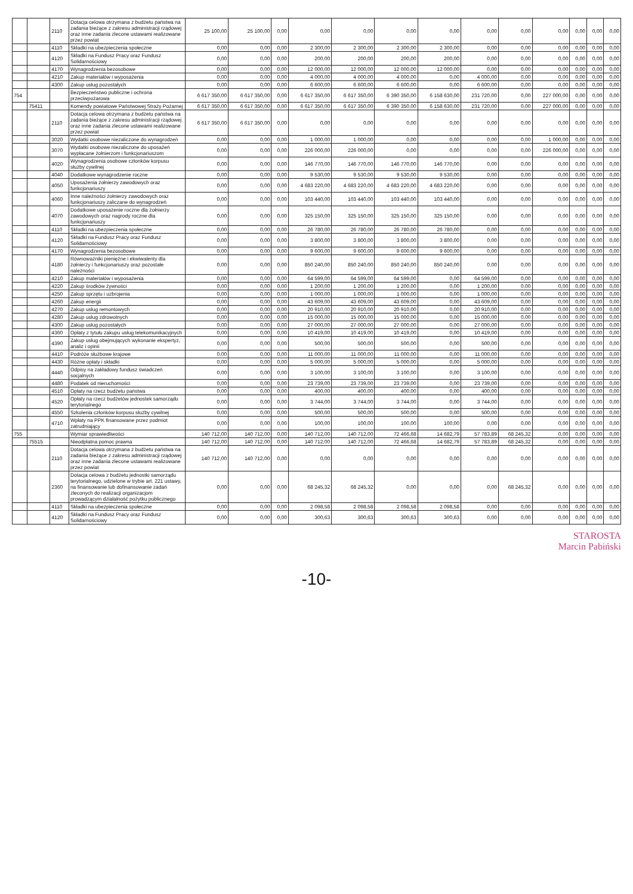| | | 2110 | Dotacja celowa otrzymana z budżetu państwa na zadania bieżące z zakresu administracji rządowej oraz inne zadania zlecone ustawami realizowane przez powiat | 25 100,00 | 25 100,00 | 0,00 | 0,00 | 0,00 | 0,00 | 0,00 | 0,00 | 0,00 | 0,00 | 0,00 | 0,00 | 0,00 |
| | | 4110 | Składki na ubezpieczenia społeczne | 0,00 | 0,00 | 0,00 | 2 300,00 | 2 300,00 | 2 300,00 | 2 300,00 | 0,00 | 0,00 | 0,00 | 0,00 | 0,00 | 0,00 |
| | | 4120 | Składki na Fundusz Pracy oraz Fundusz Solidarnościowy | 0,00 | 0,00 | 0,00 | 200,00 | 200,00 | 200,00 | 200,00 | 0,00 | 0,00 | 0,00 | 0,00 | 0,00 | 0,00 |
| | | 4170 | Wynagrodzenia bezosobowe | 0,00 | 0,00 | 0,00 | 12 000,00 | 12 000,00 | 12 000,00 | 12 000,00 | 0,00 | 0,00 | 0,00 | 0,00 | 0,00 | 0,00 |
| | | 4210 | Zakup materiałów i wyposażenia | 0,00 | 0,00 | 0,00 | 4 000,00 | 4 000,00 | 4 000,00 | 0,00 | 4 000,00 | 0,00 | 0,00 | 0,00 | 0,00 | 0,00 |
| | | 4300 | Zakup usług pozostałych | 0,00 | 0,00 | 0,00 | 6 600,00 | 6 600,00 | 6 600,00 | 0,00 | 6 600,00 | 0,00 | 0,00 | 0,00 | 0,00 | 0,00 |
| 754 | | | Bezpieczeństwo publiczne i ochrona przeciwpożarowa | 6 617 350,00 | 6 617 350,00 | 0,00 | 6 617 350,00 | 6 617 350,00 | 6 390 350,00 | 6 158 630,00 | 231 720,00 | 0,00 | 227 000,00 | 0,00 | 0,00 | 0,00 |
| | 75411 | | Komendy powiatowe Państwowej Straży Pożarnej | 6 617 350,00 | 6 617 350,00 | 0,00 | 6 617 350,00 | 6 617 350,00 | 6 390 350,00 | 6 158 630,00 | 231 720,00 | 0,00 | 227 000,00 | 0,00 | 0,00 | 0,00 |
| | | 2110 | Dotacja celowa otrzymana z budżetu państwa na zadania bieżące z zakresu administracji rządowej oraz inne zadania zlecone ustawami realizowane przez powiat | 6 617 350,00 | 6 617 350,00 | 0,00 | 0,00 | 0,00 | 0,00 | 0,00 | 0,00 | 0,00 | 0,00 | 0,00 | 0,00 | 0,00 |
| | | 3020 | Wydatki osobowe niezaliczone do wynagrodzeń | 0,00 | 0,00 | 0,00 | 1 000,00 | 1 000,00 | 0,00 | 0,00 | 0,00 | 0,00 | 1 000,00 | 0,00 | 0,00 | 0,00 |
| | | 3070 | Wydatki osobowe niezaliczone do uposażeń wypłacane żołnierzom i funkcjonariuszom | 0,00 | 0,00 | 0,00 | 226 000,00 | 226 000,00 | 0,00 | 0,00 | 0,00 | 0,00 | 226 000,00 | 0,00 | 0,00 | 0,00 |
| | | 4020 | Wynagrodzenia osobowe członków korpusu służby cywilnej | 0,00 | 0,00 | 0,00 | 146 770,00 | 146 770,00 | 146 770,00 | 146 770,00 | 0,00 | 0,00 | 0,00 | 0,00 | 0,00 | 0,00 |
| | | 4040 | Dodatkowe wynagrodzenie roczne | 0,00 | 0,00 | 0,00 | 9 530,00 | 9 530,00 | 9 530,00 | 9 530,00 | 0,00 | 0,00 | 0,00 | 0,00 | 0,00 | 0,00 |
| | | 4050 | Uposażenia żołnierzy zawodowych oraz funkcjonariuszy | 0,00 | 0,00 | 0,00 | 4 683 220,00 | 4 683 220,00 | 4 683 220,00 | 4 683 220,00 | 0,00 | 0,00 | 0,00 | 0,00 | 0,00 | 0,00 |
| | | 4060 | Inne należności żołnierzy zawodowych oraz funkcjonariuszy zaliczane do wynagrodzeń | 0,00 | 0,00 | 0,00 | 103 440,00 | 103 440,00 | 103 440,00 | 103 440,00 | 0,00 | 0,00 | 0,00 | 0,00 | 0,00 | 0,00 |
| | | 4070 | Dodatkowe uposażenie roczne dla żołnierzy zawodowych oraz nagrody roczne dla funkcjonariuszy | 0,00 | 0,00 | 0,00 | 325 150,00 | 325 150,00 | 325 150,00 | 325 150,00 | 0,00 | 0,00 | 0,00 | 0,00 | 0,00 | 0,00 |
| | | 4110 | Składki na ubezpieczenia społeczne | 0,00 | 0,00 | 0,00 | 26 780,00 | 26 780,00 | 26 780,00 | 26 780,00 | 0,00 | 0,00 | 0,00 | 0,00 | 0,00 | 0,00 |
| | | 4120 | Składki na Fundusz Pracy oraz Fundusz Solidarnościowy | 0,00 | 0,00 | 0,00 | 3 800,00 | 3 800,00 | 3 800,00 | 3 800,00 | 0,00 | 0,00 | 0,00 | 0,00 | 0,00 | 0,00 |
| | | 4170 | Wynagrodzenia bezosobowe | 0,00 | 0,00 | 0,00 | 9 600,00 | 9 600,00 | 9 600,00 | 9 600,00 | 0,00 | 0,00 | 0,00 | 0,00 | 0,00 | 0,00 |
| | | 4180 | Równoważniki pieniężne i ekwiwalenty dla żołnierzy i funkcjonariuszy oraz pozostałe należności | 0,00 | 0,00 | 0,00 | 850 240,00 | 850 240,00 | 850 240,00 | 850 240,00 | 0,00 | 0,00 | 0,00 | 0,00 | 0,00 | 0,00 |
| | | 4210 | Zakup materiałów i wyposażenia | 0,00 | 0,00 | 0,00 | 64 599,00 | 64 599,00 | 64 599,00 | 0,00 | 64 599,00 | 0,00 | 0,00 | 0,00 | 0,00 | 0,00 |
| | | 4220 | Zakup środków żywności | 0,00 | 0,00 | 0,00 | 1 200,00 | 1 200,00 | 1 200,00 | 0,00 | 1 200,00 | 0,00 | 0,00 | 0,00 | 0,00 | 0,00 |
| | | 4250 | Zakup sprzętu i uzbrojenia | 0,00 | 0,00 | 0,00 | 1 000,00 | 1 000,00 | 1 000,00 | 0,00 | 1 000,00 | 0,00 | 0,00 | 0,00 | 0,00 | 0,00 |
| | | 4260 | Zakup energii | 0,00 | 0,00 | 0,00 | 43 609,00 | 43 609,00 | 43 609,00 | 0,00 | 43 609,00 | 0,00 | 0,00 | 0,00 | 0,00 | 0,00 |
| | | 4270 | Zakup usług remontowych | 0,00 | 0,00 | 0,00 | 20 910,00 | 20 910,00 | 20 910,00 | 0,00 | 20 910,00 | 0,00 | 0,00 | 0,00 | 0,00 | 0,00 |
| | | 4280 | Zakup usług zdrowotnych | 0,00 | 0,00 | 0,00 | 15 000,00 | 15 000,00 | 15 000,00 | 0,00 | 15 000,00 | 0,00 | 0,00 | 0,00 | 0,00 | 0,00 |
| | | 4300 | Zakup usług pozostałych | 0,00 | 0,00 | 0,00 | 27 000,00 | 27 000,00 | 27 000,00 | 0,00 | 27 000,00 | 0,00 | 0,00 | 0,00 | 0,00 | 0,00 |
| | | 4360 | Opłaty z tytułu zakupu usług telekomunikacyjnych | 0,00 | 0,00 | 0,00 | 10 419,00 | 10 419,00 | 10 419,00 | 0,00 | 10 419,00 | 0,00 | 0,00 | 0,00 | 0,00 | 0,00 |
| | | 4390 | Zakup usług obejmujących wykonanie ekspertyz, analiz i opinii | 0,00 | 0,00 | 0,00 | 500,00 | 500,00 | 500,00 | 0,00 | 500,00 | 0,00 | 0,00 | 0,00 | 0,00 | 0,00 |
| | | 4410 | Podróże służbowe krajowe | 0,00 | 0,00 | 0,00 | 11 000,00 | 11 000,00 | 11 000,00 | 0,00 | 11 000,00 | 0,00 | 0,00 | 0,00 | 0,00 | 0,00 |
| | | 4430 | Różne opłaty i składki | 0,00 | 0,00 | 0,00 | 5 000,00 | 5 000,00 | 5 000,00 | 0,00 | 5 000,00 | 0,00 | 0,00 | 0,00 | 0,00 | 0,00 |
| | | 4440 | Odpisy na zakładowy fundusz świadczeń socjalnych | 0,00 | 0,00 | 0,00 | 3 100,00 | 3 100,00 | 3 100,00 | 0,00 | 3 100,00 | 0,00 | 0,00 | 0,00 | 0,00 | 0,00 |
| | | 4480 | Podatek od nieruchomości | 0,00 | 0,00 | 0,00 | 23 739,00 | 23 739,00 | 23 739,00 | 0,00 | 23 739,00 | 0,00 | 0,00 | 0,00 | 0,00 | 0,00 |
| | | 4510 | Opłaty na rzecz budżetu państwa | 0,00 | 0,00 | 0,00 | 400,00 | 400,00 | 400,00 | 0,00 | 400,00 | 0,00 | 0,00 | 0,00 | 0,00 | 0,00 |
| | | 4520 | Opłaty na rzecz budżetów jednostek samorządu terytorialnego | 0,00 | 0,00 | 0,00 | 3 744,00 | 3 744,00 | 3 744,00 | 0,00 | 3 744,00 | 0,00 | 0,00 | 0,00 | 0,00 | 0,00 |
| | | 4550 | Szkolenia członków korpusu służby cywilnej | 0,00 | 0,00 | 0,00 | 500,00 | 500,00 | 500,00 | 0,00 | 500,00 | 0,00 | 0,00 | 0,00 | 0,00 | 0,00 |
| | | 4710 | Wpłaty na PPK finansowane przez podmiot zatrudniający | 0,00 | 0,00 | 0,00 | 100,00 | 100,00 | 100,00 | 100,00 | 0,00 | 0,00 | 0,00 | 0,00 | 0,00 | 0,00 |
| 755 | | | Wymiar sprawiedliwości | 140 712,00 | 140 712,00 | 0,00 | 140 712,00 | 140 712,00 | 72 466,68 | 14 682,79 | 57 783,89 | 68 245,32 | 0,00 | 0,00 | 0,00 | 0,00 |
| | 75515 | | Nieodpłatna pomoc prawna | 140 712,00 | 140 712,00 | 0,00 | 140 712,00 | 140 712,00 | 72 466,68 | 14 682,79 | 57 783,89 | 68 245,32 | 0,00 | 0,00 | 0,00 | 0,00 |
| | | 2110 | Dotacja celowa otrzymana z budżetu państwa na zadania bieżące z zakresu administracji rządowej oraz inne zadania zlecone ustawami realizowane przez powiat | 140 712,00 | 140 712,00 | 0,00 | 0,00 | 0,00 | 0,00 | 0,00 | 0,00 | 0,00 | 0,00 | 0,00 | 0,00 | 0,00 |
| | | 2360 | Dotacja celowa z budżetu jednostki samorządu terytorialnego, udzielone w trybie art. 221 ustawy, na finansowanie lub dofinansowanie zadań zleconych do realizacji organizacjom prowadzącym działalność pożytku publicznego | 0,00 | 0,00 | 0,00 | 68 245,32 | 68 245,32 | 0,00 | 0,00 | 0,00 | 68 245,32 | 0,00 | 0,00 | 0,00 | 0,00 |
| | | 4110 | Składki na ubezpieczenia społeczne | 0,00 | 0,00 | 0,00 | 2 098,58 | 2 098,58 | 2 098,58 | 2 098,58 | 0,00 | 0,00 | 0,00 | 0,00 | 0,00 | 0,00 |
| | | 4120 | Składki na Fundusz Pracy oraz Fundusz Solidarnościowy | 0,00 | 0,00 | 0,00 | 300,63 | 300,63 | 300,63 | 300,63 | 0,00 | 0,00 | 0,00 | 0,00 | 0,00 | 0,00 |
STAROSTA
Marcin Pabiński
-10-